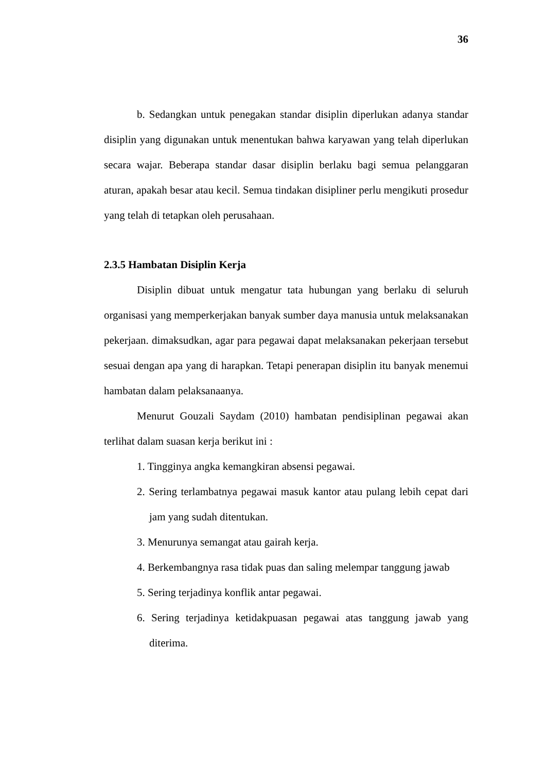36
b. Sedangkan untuk penegakan standar disiplin diperlukan adanya standar disiplin yang digunakan untuk menentukan bahwa karyawan yang telah diperlukan secara wajar. Beberapa standar dasar disiplin berlaku bagi semua pelanggaran aturan, apakah besar atau kecil. Semua tindakan disipliner perlu mengikuti prosedur yang telah di tetapkan oleh perusahaan.
2.3.5 Hambatan Disiplin Kerja
Disiplin dibuat untuk mengatur tata hubungan yang berlaku di seluruh organisasi yang memperkerjakan banyak sumber daya manusia untuk melaksanakan pekerjaan. dimaksudkan, agar para pegawai dapat melaksanakan pekerjaan tersebut sesuai dengan apa yang di harapkan. Tetapi penerapan disiplin itu banyak menemui hambatan dalam pelaksanaanya.
Menurut Gouzali Saydam (2010) hambatan pendisiplinan pegawai akan terlihat dalam suasan kerja berikut ini :
1. Tingginya angka kemangkiran absensi pegawai.
2. Sering terlambatnya pegawai masuk kantor atau pulang lebih cepat dari jam yang sudah ditentukan.
3. Menurunya semangat atau gairah kerja.
4. Berkembangnya rasa tidak puas dan saling melempar tanggung jawab
5. Sering terjadinya konflik antar pegawai.
6. Sering terjadinya ketidakpuasan pegawai atas tanggung jawab yang diterima.